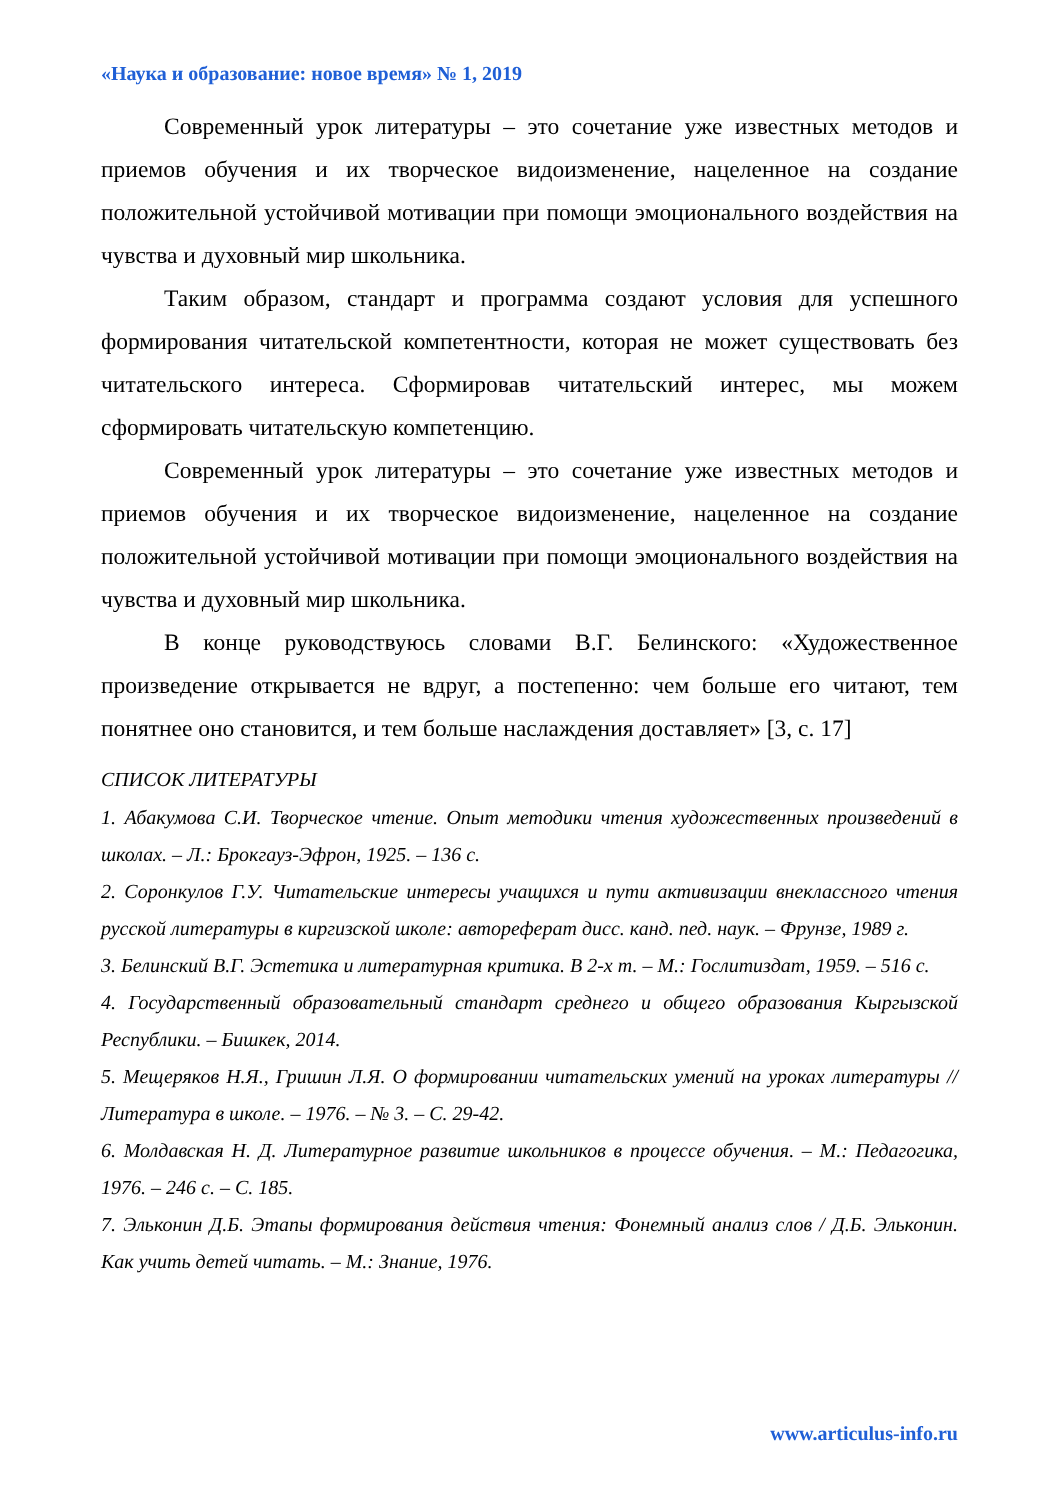«Наука и образование: новое время» № 1, 2019
Современный урок литературы – это сочетание уже известных методов и приемов обучения и их творческое видоизменение, нацеленное на создание положительной устойчивой мотивации при помощи эмоционального воздействия на чувства и духовный мир школьника.
Таким образом, стандарт и программа создают условия для успешного формирования читательской компетентности, которая не может существовать без читательского интереса. Сформировав читательский интерес, мы можем сформировать читательскую компетенцию.
Современный урок литературы – это сочетание уже известных методов и приемов обучения и их творческое видоизменение, нацеленное на создание положительной устойчивой мотивации при помощи эмоционального воздействия на чувства и духовный мир школьника.
В конце руководствуюсь словами В.Г. Белинского: «Художественное произведение открывается не вдруг, а постепенно: чем больше его читают, тем понятнее оно становится, и тем больше наслаждения доставляет» [3, с. 17]
СПИСОК ЛИТЕРАТУРЫ
1. Абакумова С.И. Творческое чтение. Опыт методики чтения художественных произведений в школах. – Л.: Брокгауз-Эфрон, 1925. – 136 с.
2. Соронкулов Г.У. Читательские интересы учащихся и пути активизации внеклассного чтения русской литературы в киргизской школе: автореферат дисс. канд. пед. наук. – Фрунзе, 1989 г.
3. Белинский В.Г. Эстетика и литературная критика. В 2-х т. – М.: Гослитиздат, 1959. – 516 с.
4. Государственный образовательный стандарт среднего и общего образования Кыргызской Республики. – Бишкек, 2014.
5. Мещеряков Н.Я., Гришин Л.Я. О формировании читательских умений на уроках литературы // Литература в школе. – 1976. – № 3. – С. 29-42.
6. Молдавская Н. Д. Литературное развитие школьников в процессе обучения. – М.: Педагогика, 1976. – 246 с. – С. 185.
7. Эльконин Д.Б. Этапы формирования действия чтения: Фонемный анализ слов / Д.Б. Эльконин. Как учить детей читать. – М.: Знание, 1976.
www.articulus-info.ru